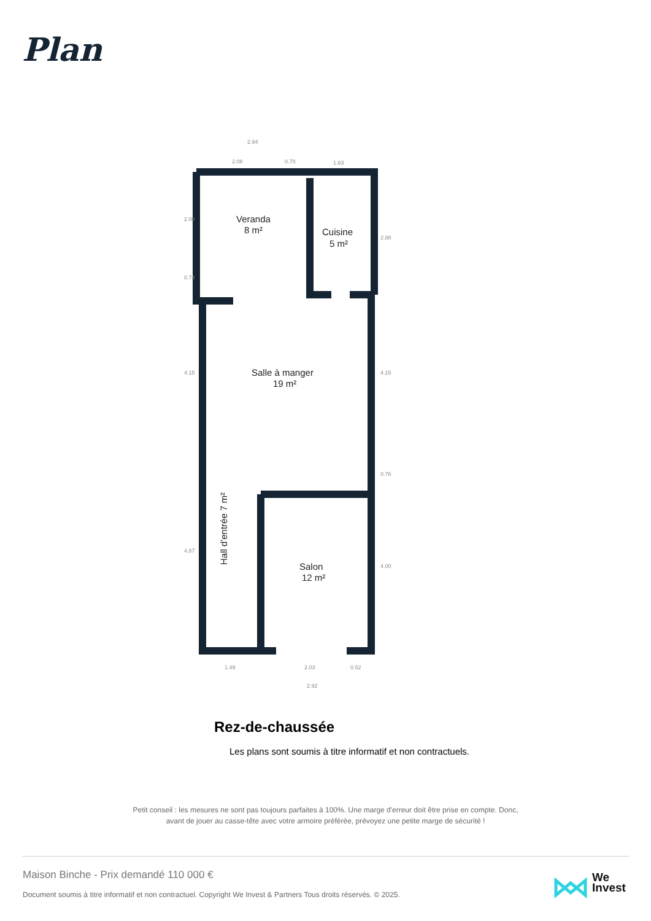Plan
Veranda
8 m²
Cuisine
5 m²
Salle à manger
19 m²
Salon
12 m²
Hall d'entrée 7 m²
2.94
2.08
0.70
1.63
1.49
2.03
0.52
2.92
2.08
0.74
4.15
4.87
2.88
4.15
0.76
4.00
Rez-de-chaussée
Les plans sont soumis à titre informatif et non contractuels.
Petit conseil : les mesures ne sont pas toujours parfaites à 100%. Une marge d'erreur doit être prise en compte. Donc,
avant de jouer au casse-tête avec votre armoire préférée, prévoyez une petite marge de sécurité !
Maison Binche - Prix demandé 110 000 €
Document soumis à titre informatif et non contractuel. Copyright We Invest & Partners Tous droits réservés. © 2025.
We
Invest